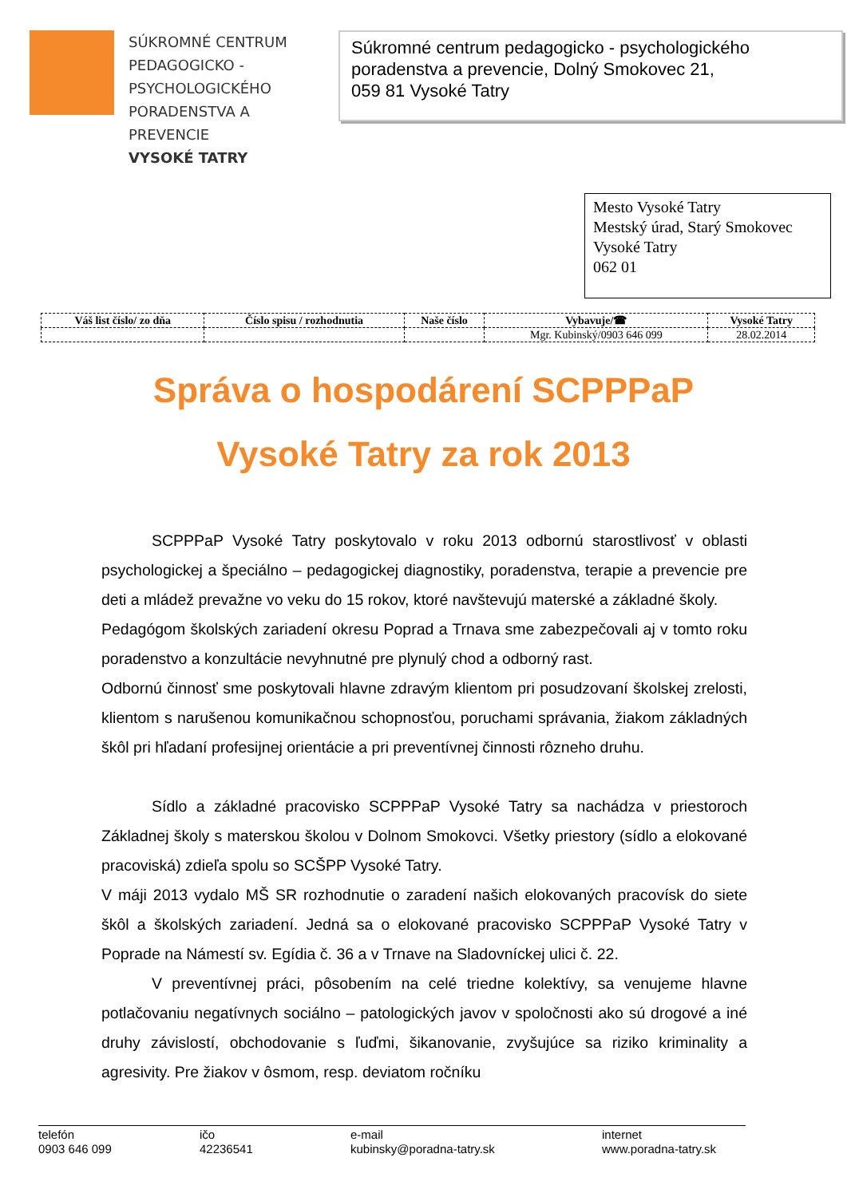SÚKROMNÉ CENTRUM
PEDAGOGICKO - PSYCHOLOGICKÉHO
PORADENSTVA A PREVENCIE
VYSOKÉ TATRY
Súkromné centrum pedagogicko - psychologického poradenstva a prevencie, Dolný Smokovec 21,
059 81 Vysoké Tatry
Mesto Vysoké Tatry
Mestský úrad, Starý Smokovec
Vysoké Tatry
062 01
| Váš list číslo/ zo dňa | Číslo spisu / rozhodnutia | Naše číslo | Vybavuje/☎ | Vysoké Tatry |
| --- | --- | --- | --- | --- |
| | | | Mgr. Kubinský/0903 646 099 | 28.02.2014 |
Správa o hospodárení SCPPPaP
Vysoké Tatry za rok 2013
SCPPPaP Vysoké Tatry poskytovalo v roku 2013 odbornú starostlivosť v oblasti psychologickej a špeciálno – pedagogickej diagnostiky, poradenstva, terapie a prevencie pre deti a mládež prevažne vo veku do 15 rokov, ktoré navštevujú materské a základné školy.
Pedagógom školských zariadení okresu Poprad a Trnava sme zabezpečovali aj v tomto roku poradenstvo a konzultácie nevyhnutné pre plynulý chod a odborný rast.
Odbornú činnosť sme poskytovali hlavne zdravým klientom pri posudzovaní školskej zrelosti, klientom s narušenou komunikačnou schopnosťou, poruchami správania, žiakom základných škôl pri hľadaní profesijnej orientácie a pri preventívnej činnosti rôzneho druhu.
Sídlo a základné pracovisko SCPPPaP Vysoké Tatry sa nachádza v priestoroch Základnej školy s materskou školou v Dolnom Smokovci. Všetky priestory (sídlo a elokované pracoviská) zdieľa spolu so SCŠPP Vysoké Tatry.
V máji 2013 vydalo MŠ SR rozhodnutie o zaradení našich elokovaných pracovísk do siete škôl a školských zariadení. Jedná sa o elokované pracovisko SCPPPaP Vysoké Tatry v Poprade na Námestí sv. Egídia č. 36 a v Trnave na Sladovníckej ulici č. 22.
V preventívnej práci, pôsobením na celé triedne kolektívy, sa venujeme hlavne potlačovaniu negatívnych sociálno – patologických javov v spoločnosti ako sú drogové a iné druhy závislostí, obchodovanie s ľuďmi, šikanovanie, zvyšujúce sa riziko kriminality a agresivity. Pre žiakov v ôsmom, resp. deviatom ročníku
telefón
0903 646 099
ičo
42236541
e-mail
kubinsky@poradna-tatry.sk
internet
www.poradna-tatry.sk